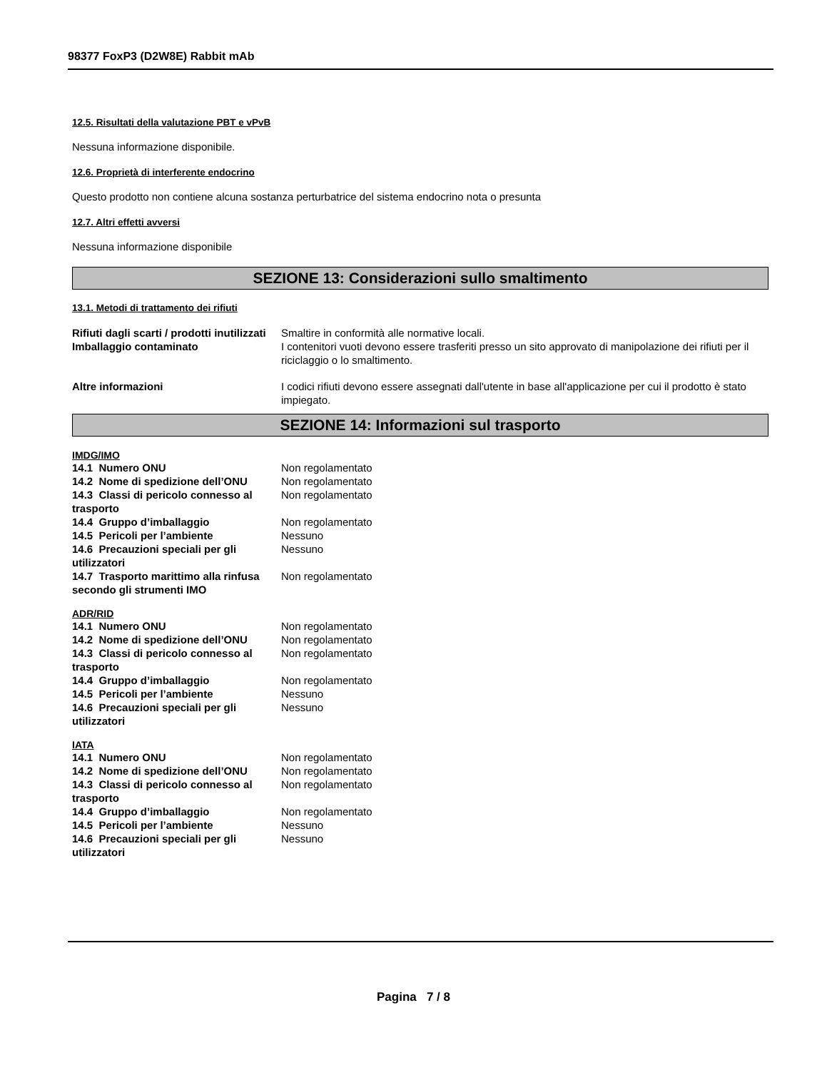98377 FoxP3 (D2W8E) Rabbit mAb
12.5. Risultati della valutazione PBT e vPvB
Nessuna informazione disponibile.
12.6. Proprietà di interferente endocrino
Questo prodotto non contiene alcuna sostanza perturbatrice del sistema endocrino nota o presunta
12.7. Altri effetti avversi
Nessuna informazione disponibile
SEZIONE 13: Considerazioni sullo smaltimento
13.1. Metodi di trattamento dei rifiuti
| Rifiuti dagli scarti / prodotti inutilizzati | Smaltire in conformità alle normative locali. |
| Imballaggio contaminato | I contenitori vuoti devono essere trasferiti presso un sito approvato di manipolazione dei rifiuti per il riciclaggio o lo smaltimento. |
| Altre informazioni | I codici rifiuti devono essere assegnati dall'utente in base all'applicazione per cui il prodotto è stato impiegato. |
SEZIONE 14: Informazioni sul trasporto
IMDG/IMO
| 14.1 Numero ONU | Non regolamentato |
| 14.2 Nome di spedizione dell’ONU | Non regolamentato |
| 14.3 Classi di pericolo connesso al trasporto | Non regolamentato |
| 14.4 Gruppo d’imballaggio | Non regolamentato |
| 14.5 Pericoli per l’ambiente | Nessuno |
| 14.6 Precauzioni speciali per gli utilizzatori | Nessuno |
| 14.7 Trasporto marittimo alla rinfusa secondo gli strumenti IMO | Non regolamentato |
ADR/RID
| 14.1 Numero ONU | Non regolamentato |
| 14.2 Nome di spedizione dell’ONU | Non regolamentato |
| 14.3 Classi di pericolo connesso al trasporto | Non regolamentato |
| 14.4 Gruppo d’imballaggio | Non regolamentato |
| 14.5 Pericoli per l’ambiente | Nessuno |
| 14.6 Precauzioni speciali per gli utilizzatori | Nessuno |
IATA
| 14.1 Numero ONU | Non regolamentato |
| 14.2 Nome di spedizione dell’ONU | Non regolamentato |
| 14.3 Classi di pericolo connesso al trasporto | Non regolamentato |
| 14.4 Gruppo d’imballaggio | Non regolamentato |
| 14.5 Pericoli per l’ambiente | Nessuno |
| 14.6 Precauzioni speciali per gli utilizzatori | Nessuno |
Pagina 7 / 8